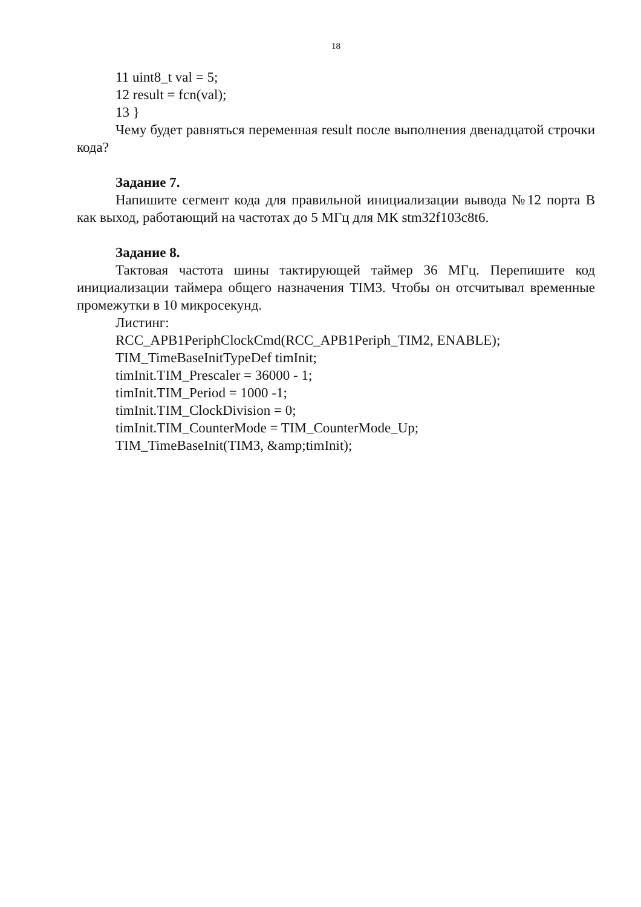18
11 uint8_t val = 5;
12 result = fcn(val);
13 }
Чему будет равняться переменная result после выполнения двенадцатой строчки кода?
Задание 7.
Напишите сегмент кода для правильной инициализации вывода №12 порта В как выход, работающий на частотах до 5 МГц для МК stm32f103c8t6.
Задание 8.
Тактовая частота шины тактирующей таймер 36 МГц. Перепишите код инициализации таймера общего назначения TIM3. Чтобы он отсчитывал временные промежутки в 10 микросекунд.
Листинг:
RCC_APB1PeriphClockCmd(RCC_APB1Periph_TIM2, ENABLE);
TIM_TimeBaseInitTypeDef timInit;
timInit.TIM_Prescaler = 36000 - 1;
timInit.TIM_Period = 1000 -1;
timInit.TIM_ClockDivision = 0;
timInit.TIM_CounterMode = TIM_CounterMode_Up;
TIM_TimeBaseInit(TIM3, &amp;timInit);